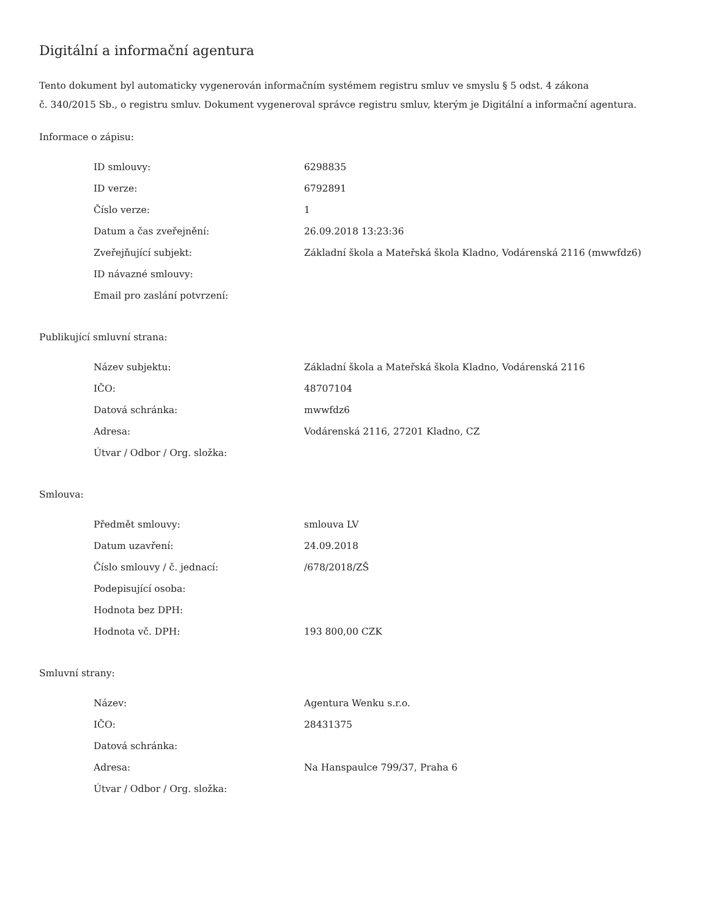Digitální a informační agentura
Tento dokument byl automaticky vygenerován informačním systémem registru smluv ve smyslu § 5 odst. 4 zákona
č. 340/2015 Sb., o registru smluv. Dokument vygeneroval správce registru smluv, kterým je Digitální a informační agentura.
Informace o zápisu:
| ID smlouvy: | 6298835 |
| ID verze: | 6792891 |
| Číslo verze: | 1 |
| Datum a čas zveřejnění: | 26.09.2018 13:23:36 |
| Zveřejňující subjekt: | Základní škola a Mateřská škola Kladno, Vodárenská 2116 (mwwfdz6) |
| ID návazné smlouvy: | |
| Email pro zaslání potvrzení: | |
Publikující smluvní strana:
| Název subjektu: | Základní škola a Mateřská škola Kladno, Vodárenská 2116 |
| IČO: | 48707104 |
| Datová schránka: | mwwfdz6 |
| Adresa: | Vodárenská 2116, 27201 Kladno, CZ |
| Útvar / Odbor / Org. složka: | |
Smlouva:
| Předmět smlouvy: | smlouva LV |
| Datum uzavření: | 24.09.2018 |
| Číslo smlouvy / č. jednací: | /678/2018/ZŠ |
| Podepisující osoba: | |
| Hodnota bez DPH: | |
| Hodnota vč. DPH: | 193 800,00 CZK |
Smluvní strany:
| Název: | Agentura Wenku s.r.o. |
| IČO: | 28431375 |
| Datová schránka: | |
| Adresa: | Na Hanspaulce 799/37, Praha 6 |
| Útvar / Odbor / Org. složka: | |